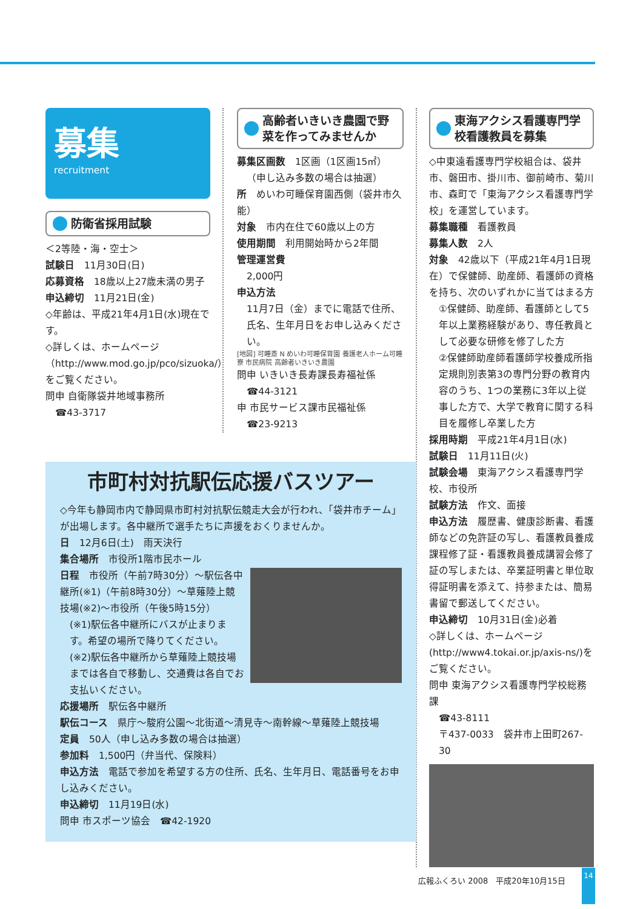募集
recruitment
防衛省採用試験
＜2等陸・海・空士＞
試験日　11月30日(日)
応募資格　18歳以上27歳未満の男子
申込締切　11月21日(金)
◇年齢は、平成21年4月1日(水)現在です。
◇詳しくは、ホームページ（http://www.mod.go.jp/pco/sizuoka/）をご覧ください。
問申 自衛隊袋井地域事務所
☎43-3717
高齢者いきいき農園で野菜を作ってみませんか
募集区画数　1区画（1区画15㎡）
（申し込み多数の場合は抽選）
所　めいわ可睡保育園西側（袋井市久能）
対象　市内在住で60歳以上の方
使用期間　利用開始時から2年間
管理運営費
2,000円
申込方法
11月7日（金）までに電話で住所、氏名、生年月日をお申し込みください。
[地図] 可睡斎 N めいわ可睡保育園 養護老人ホーム可睡寮 市民病院 高齢者いきいき農園
問申 いきいき長寿課長寿福祉係
☎44-3121
申 市民サービス課市民福祉係
☎23-9213
東海アクシス看護専門学校看護教員を募集
◇中東遠看護専門学校組合は、袋井市、磐田市、掛川市、御前崎市、菊川市、森町で「東海アクシス看護専門学校」を運営しています。
募集職種　看護教員
募集人数　2人
対象　42歳以下（平成21年4月1日現在）で保健師、助産師、看護師の資格を持ち、次のいずれかに当てはまる方
①保健師、助産師、看護師として5年以上業務経験があり、専任教員として必要な研修を修了した方
②保健師助産師看護師学校養成所指定規則別表第3の専門分野の教育内容のうち、1つの業務に3年以上従事した方で、大学で教育に関する科目を履修し卒業した方
採用時期　平成21年4月1日(水)
試験日　11月11日(火)
試験会場　東海アクシス看護専門学校、市役所
試験方法　作文、面接
申込方法　履歴書、健康診断書、看護師などの免許証の写し、看護教員養成課程修了証・看護教員養成講習会修了証の写しまたは、卒業証明書と単位取得証明書を添えて、持参または、簡易書留で郵送してください。
申込締切　10月31日(金)必着
◇詳しくは、ホームページ(http://www4.tokai.or.jp/axis-ns/)をご覧ください。
問申 東海アクシス看護専門学校総務課
☎43-8111
〒437-0033　袋井市上田町267-30
市町村対抗駅伝応援バスツアー
◇今年も静岡市内で静岡県市町村対抗駅伝競走大会が行われ、「袋井市チーム」が出場します。各中継所で選手たちに声援をおくりませんか。
日　12月6日(土)　雨天決行
集合場所　市役所1階市民ホール
日程　市役所（午前7時30分）～駅伝各中継所(※1)（午前8時30分）～草薙陸上競技場(※2)～市役所（午後5時15分）
(※1)駅伝各中継所にバスが止まります。希望の場所で降りてください。
(※2)駅伝各中継所から草薙陸上競技場までは各自で移動し、交通費は各自でお支払いください。
応援場所　駅伝各中継所
駅伝コース　県庁～駿府公園～北街道～清見寺～南幹線～草薙陸上競技場
定員　50人（申し込み多数の場合は抽選）
参加料　1,500円（弁当代、保険料）
申込方法　電話で参加を希望する方の住所、氏名、生年月日、電話番号をお申し込みください。
申込締切　11月19日(水)
問申 市スポーツ協会　☎42-1920
広報ふくろい 2008　平成20年10月15日
14